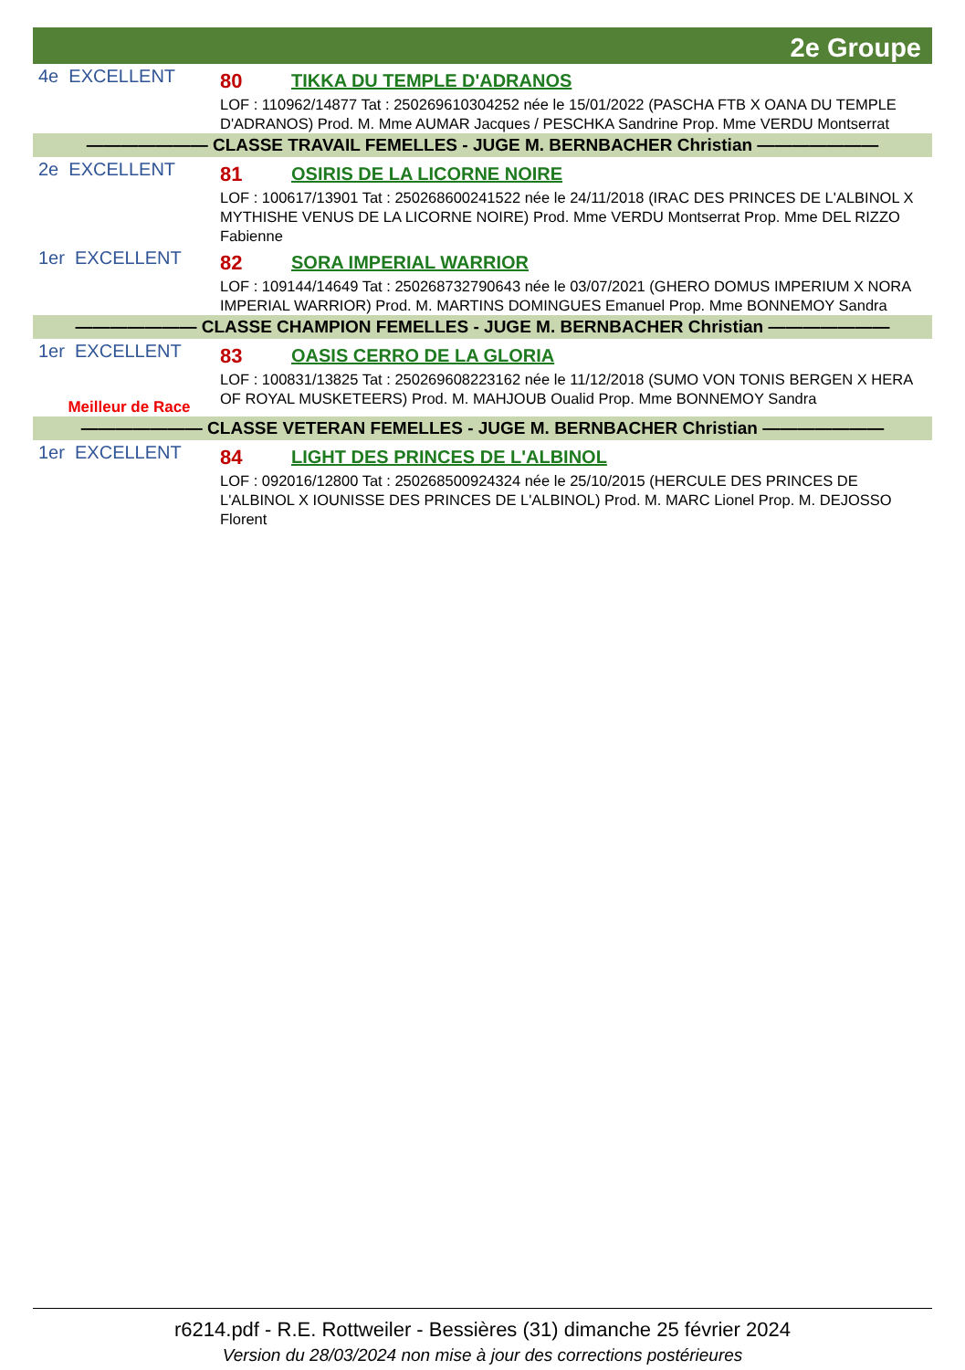2e Groupe
4e EXCELLENT
80 TIKKA DU TEMPLE D'ADRANOS
LOF : 110962/14877 Tat : 250269610304252 née le 15/01/2022 (PASCHA FTB X OANA DU TEMPLE D'ADRANOS) Prod. M. Mme AUMAR Jacques / PESCHKA Sandrine Prop. Mme VERDU Montserrat
——————— CLASSE TRAVAIL FEMELLES - JUGE M. BERNBACHER Christian ———————
2e EXCELLENT
81 OSIRIS DE LA LICORNE NOIRE
LOF : 100617/13901 Tat : 250268600241522 née le 24/11/2018 (IRAC DES PRINCES DE L'ALBINOL X MYTHISHE VENUS DE LA LICORNE NOIRE) Prod. Mme VERDU Montserrat Prop. Mme DEL RIZZO Fabienne
1er EXCELLENT
82 SORA IMPERIAL WARRIOR
LOF : 109144/14649 Tat : 250268732790643 née le 03/07/2021 (GHERO DOMUS IMPERIUM X NORA IMPERIAL WARRIOR) Prod. M. MARTINS DOMINGUES Emanuel Prop. Mme BONNEMOY Sandra
——————— CLASSE CHAMPION FEMELLES - JUGE M. BERNBACHER Christian ———————
1er EXCELLENT
Meilleur de Race
83 OASIS CERRO DE LA GLORIA
LOF : 100831/13825 Tat : 250269608223162 née le 11/12/2018 (SUMO VON TONIS BERGEN X HERA OF ROYAL MUSKETEERS) Prod. M. MAHJOUB Oualid Prop. Mme BONNEMOY Sandra
——————— CLASSE VETERAN FEMELLES - JUGE M. BERNBACHER Christian ———————
1er EXCELLENT
84 LIGHT DES PRINCES DE L'ALBINOL
LOF : 092016/12800 Tat : 250268500924324 née le 25/10/2015 (HERCULE DES PRINCES DE L'ALBINOL X IOUNISSE DES PRINCES DE L'ALBINOL) Prod. M. MARC Lionel Prop. M. DEJOSSO Florent
r6214.pdf - R.E. Rottweiler - Bessières (31) dimanche 25 février 2024
Version du 28/03/2024 non mise à jour des corrections postérieures